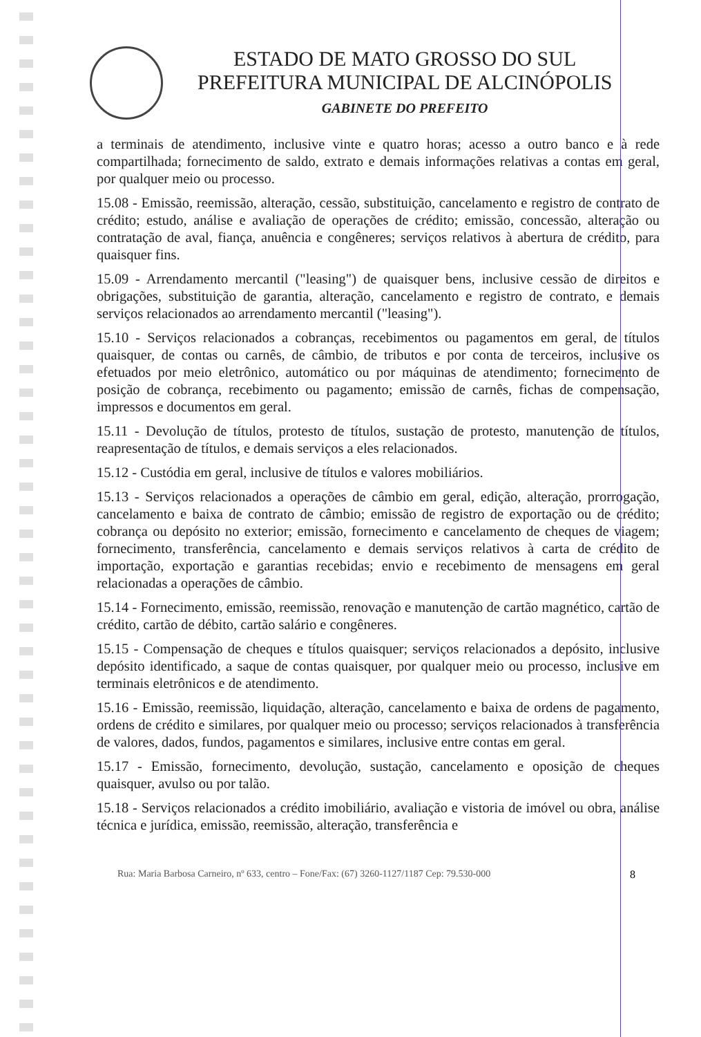ESTADO DE MATO GROSSO DO SUL
PREFEITURA MUNICIPAL DE ALCINÓPOLIS
GABINETE DO PREFEITO
a terminais de atendimento, inclusive vinte e quatro horas; acesso a outro banco e à rede compartilhada; fornecimento de saldo, extrato e demais informações relativas a contas em geral, por qualquer meio ou processo.
15.08 - Emissão, reemissão, alteração, cessão, substituição, cancelamento e registro de contrato de crédito; estudo, análise e avaliação de operações de crédito; emissão, concessão, alteração ou contratação de aval, fiança, anuência e congêneres; serviços relativos à abertura de crédito, para quaisquer fins.
15.09 - Arrendamento mercantil ("leasing") de quaisquer bens, inclusive cessão de direitos e obrigações, substituição de garantia, alteração, cancelamento e registro de contrato, e demais serviços relacionados ao arrendamento mercantil ("leasing").
15.10 - Serviços relacionados a cobranças, recebimentos ou pagamentos em geral, de títulos quaisquer, de contas ou carnês, de câmbio, de tributos e por conta de terceiros, inclusive os efetuados por meio eletrônico, automático ou por máquinas de atendimento; fornecimento de posição de cobrança, recebimento ou pagamento; emissão de carnês, fichas de compensação, impressos e documentos em geral.
15.11 - Devolução de títulos, protesto de títulos, sustação de protesto, manutenção de títulos, reapresentação de títulos, e demais serviços a eles relacionados.
15.12 - Custódia em geral, inclusive de títulos e valores mobiliários.
15.13 - Serviços relacionados a operações de câmbio em geral, edição, alteração, prorrogação, cancelamento e baixa de contrato de câmbio; emissão de registro de exportação ou de crédito; cobrança ou depósito no exterior; emissão, fornecimento e cancelamento de cheques de viagem; fornecimento, transferência, cancelamento e demais serviços relativos à carta de crédito de importação, exportação e garantias recebidas; envio e recebimento de mensagens em geral relacionadas a operações de câmbio.
15.14 - Fornecimento, emissão, reemissão, renovação e manutenção de cartão magnético, cartão de crédito, cartão de débito, cartão salário e congêneres.
15.15 - Compensação de cheques e títulos quaisquer; serviços relacionados a depósito, inclusive depósito identificado, a saque de contas quaisquer, por qualquer meio ou processo, inclusive em terminais eletrônicos e de atendimento.
15.16 - Emissão, reemissão, liquidação, alteração, cancelamento e baixa de ordens de pagamento, ordens de crédito e similares, por qualquer meio ou processo; serviços relacionados à transferência de valores, dados, fundos, pagamentos e similares, inclusive entre contas em geral.
15.17 - Emissão, fornecimento, devolução, sustação, cancelamento e oposição de cheques quaisquer, avulso ou por talão.
15.18 - Serviços relacionados a crédito imobiliário, avaliação e vistoria de imóvel ou obra, análise técnica e jurídica, emissão, reemissão, alteração, transferência e
Rua: Maria Barbosa Carneiro, nº 633, centro – Fone/Fax: (67) 3260-1127/1187 Cep: 79.530-000 8